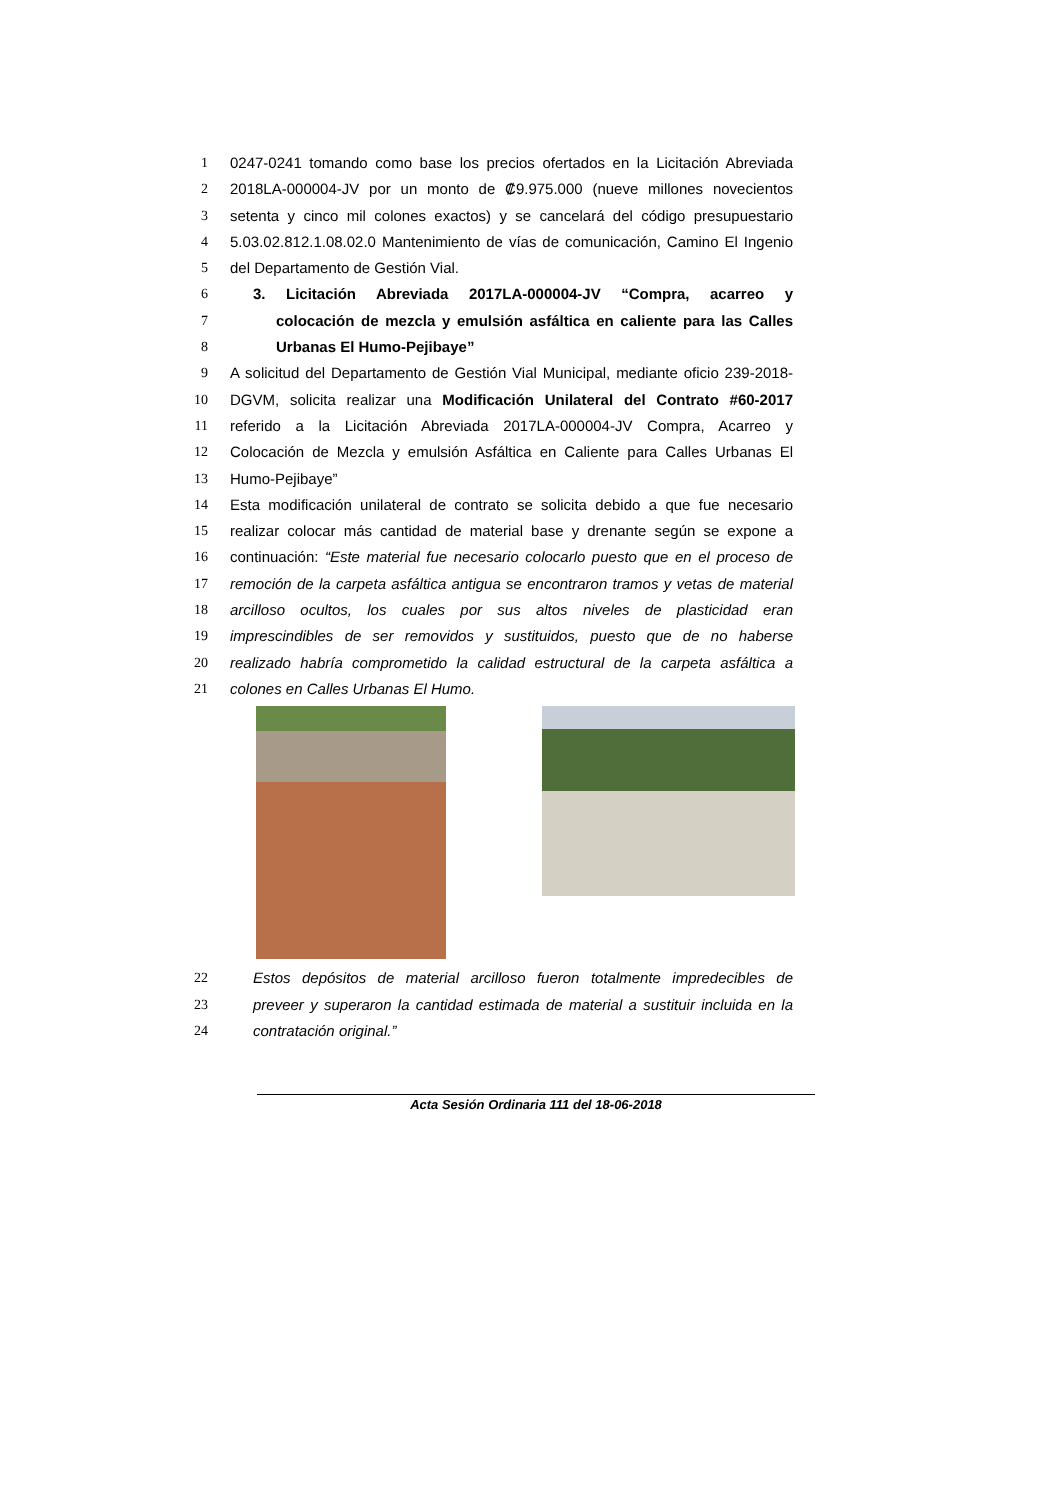1 0247-0241 tomando como base los precios ofertados en la Licitación Abreviada
2 2018LA-000004-JV por un monto de ₡9.975.000 (nueve millones novecientos
3 setenta y cinco mil colones exactos) y se cancelará del código presupuestario
4 5.03.02.812.1.08.02.0 Mantenimiento de vías de comunicación, Camino El Ingenio
5 del Departamento de Gestión Vial.
6 3. Licitación Abreviada 2017LA-000004-JV “Compra, acarreo y
7 colocación de mezcla y emulsión asfáltica en caliente para las Calles
8 Urbanas El Humo-Pejibaye”
9 A solicitud del Departamento de Gestión Vial Municipal, mediante oficio 239-2018-
10 DGVM, solicita realizar una Modificación Unilateral del Contrato #60-2017
11 referido a la Licitación Abreviada 2017LA-000004-JV Compra, Acarreo y
12 Colocación de Mezcla y emulsión Asfáltica en Caliente para Calles Urbanas El
13 Humo-Pejibaye”
14 Esta modificación unilateral de contrato se solicita debido a que fue necesario
15 realizar colocar más cantidad de material base y drenante según se expone a
16 continuación: “Este material fue necesario colocarlo puesto que en el proceso de
17 remoción de la carpeta asfáltica antigua se encontraron tramos y vetas de material
18 arcilloso ocultos, los cuales por sus altos niveles de plasticidad eran
19 imprescindibles de ser removidos y sustituidos, puesto que de no haberse
20 realizado habría comprometido la calidad estructural de la carpeta asfáltica a
21 colones en Calles Urbanas El Humo.
22 Estos depósitos de material arcilloso fueron totalmente impredecibles de
23 preveer y superaron la cantidad estimada de material a sustituir incluida en la
24 contratación original.”
Acta Sesión Ordinaria 111 del 18-06-2018